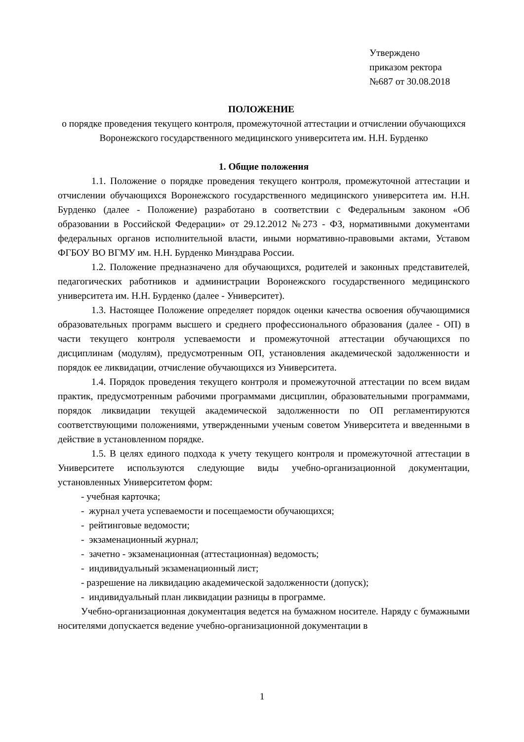Утверждено
приказом ректора
№687 от 30.08.2018
ПОЛОЖЕНИЕ
о порядке проведения текущего контроля, промежуточной аттестации и отчислении обучающихся Воронежского государственного медицинского университета им. Н.Н. Бурденко
1. Общие положения
1.1. Положение о порядке проведения текущего контроля, промежуточной аттестации и отчислении обучающихся Воронежского государственного медицинского университета им. Н.Н. Бурденко (далее - Положение) разработано в соответствии с Федеральным законом «Об образовании в Российской Федерации» от 29.12.2012 №273 - ФЗ, нормативными документами федеральных органов исполнительной власти, иными нормативно-правовыми актами, Уставом ФГБОУ ВО ВГМУ им. Н.Н. Бурденко Минздрава России.
1.2. Положение предназначено для обучающихся, родителей и законных представителей, педагогических работников и администрации Воронежского государственного медицинского университета им. Н.Н. Бурденко (далее - Университет).
1.3. Настоящее Положение определяет порядок оценки качества освоения обучающимися образовательных программ высшего и среднего профессионального образования (далее - ОП) в части текущего контроля успеваемости и промежуточной аттестации обучающихся по дисциплинам (модулям), предусмотренным ОП, установления академической задолженности и порядок ее ликвидации, отчисление обучающихся из Университета.
1.4. Порядок проведения текущего контроля и промежуточной аттестации по всем видам практик, предусмотренным рабочими программами дисциплин, образовательными программами, порядок ликвидации текущей академической задолженности по ОП регламентируются соответствующими положениями, утвержденными ученым советом Университета и введенными в действие в установленном порядке.
1.5. В целях единого подхода к учету текущего контроля и промежуточной аттестации в Университете используются следующие виды учебно-организационной документации, установленных Университетом форм:
- учебная карточка;
- журнал учета успеваемости и посещаемости обучающихся;
- рейтинговые ведомости;
- экзаменационный журнал;
- зачетно - экзаменационная (аттестационная) ведомость;
- индивидуальный экзаменационный лист;
- разрешение на ликвидацию академической задолженности (допуск);
- индивидуальный план ликвидации разницы в программе.
Учебно-организационная документация ведется на бумажном носителе. Наряду с бумажными носителями допускается ведение учебно-организационной документации в
1